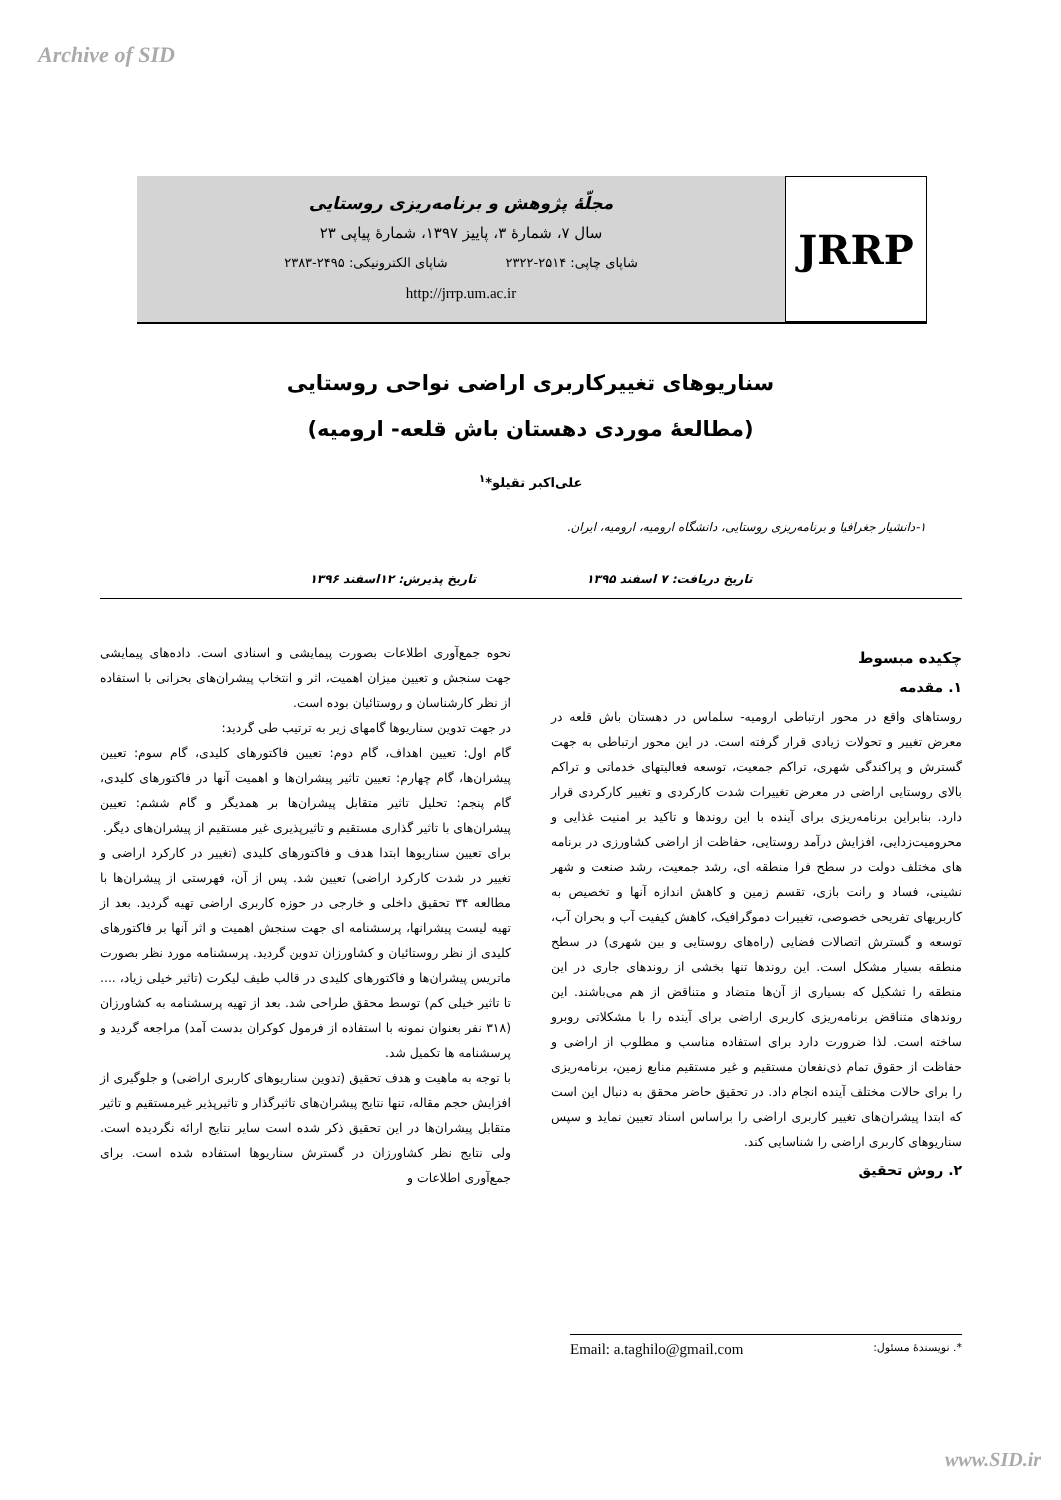Archive of SID
JRRP
مجلّهٔ پژوهش و برنامه‌ریزی روستایی
سال ۷، شمارهٔ ۳، پاییز ۱۳۹۷، شمارهٔ پیاپی ۲۳
شاپای چاپی: ۲۵۱۴-۲۳۲۲ شاپای الکترونیکی: ۲۴۹۵-۲۳۸۳
http://jrrp.um.ac.ir
سناریوهای تغییرکاربری اراضی نواحی روستایی
(مطالعهٔ موردی دهستان باش قلعه- ارومیه)
علی‌اکبر تقیلو*<sup>۱</sup>
۱-دانشیار جغرافیا و برنامه‌ریزی روستایی، دانشگاه ارومیه، ارومیه، ایران.
تاریخ دریافت: ۷ اسفند ۱۳۹۵ تاریخ پذیرش: ۱۲اسفند ۱۳۹۶
چکیده مبسوط
۱. مقدمه
روستاهای واقع در محور ارتباطی ارومیه- سلماس در دهستان باش قلعه در معرض تغییر و تحولات زیادی قرار گرفته است. در این محور ارتباطی به جهت گسترش و پراکندگی شهری، تراکم جمعیت، توسعه فعالیتهای خدماتی و تراکم بالای روستایی اراضی در معرض تغییرات شدت کارکردی و تغییر کارکردی قرار دارد. بنابراین برنامه‌ریزی برای آینده با این روندها و تاکید بر امنیت غذایی و محرومیت‌زدایی، افزایش درآمد روستایی، حفاظت از اراضی کشاورزی در برنامه های مختلف دولت در سطح فرا منطقه ای، رشد جمعیت، رشد صنعت و شهر نشینی، فساد و رانت بازی، تقسم زمین و کاهش اندازه آنها و تخصیص به کاربریهای تفریحی خصوصی، تغییرات دموگرافیک، کاهش کیفیت آب و بحران آب، توسعه و گسترش اتصالات فضایی (راه‌های روستایی و بین شهری) در سطح منطقه بسیار مشکل است. این روندها تنها بخشی از روندهای جاری در این منطقه را تشکیل که بسیاری از آن‌ها متضاد و متناقض از هم می‌باشند. این روندهای متناقض برنامه‌ریزی کاربری اراضی برای آینده را با مشکلاتی روبرو ساخته است. لذا ضرورت دارد برای استفاده مناسب و مطلوب از اراضی و حفاظت از حقوق تمام ذی‌نفعان مستقیم و غیر مستقیم منابع زمین، برنامه‌ریزی را برای حالات مختلف آینده انجام داد. در تحقیق حاضر محقق به دنبال این است که ابتدا پیشران‌های تغییر کاربری اراضی را براساس اسناد تعیین نماید و سپس سناریوهای کاربری اراضی را شناسایی کند.
۲. روش تحقیق
نحوه جمع‌آوری اطلاعات بصورت پیمایشی و اسنادی است. داده‌های پیمایشی جهت سنجش و تعیین میزان اهمیت، اثر و انتخاب پیشران‌های بحرانی با استفاده از نظر کارشناسان و روستائیان بوده است.
در جهت تدوین سناریوها گامهای زیر به ترتیب طی گردید:
گام اول: تعیین اهداف، گام دوم: تعیین فاکتورهای کلیدی، گام سوم: تعیین پیشران‌ها، گام چهارم: تعیین تاثیر پیشران‌ها و اهمیت آنها در فاکتورهای کلیدی، گام پنجم: تحلیل تاثیر متقابل پیشران‌ها بر همدیگر و گام ششم: تعیین پیشران‌های با تاثیر گذاری مستقیم و تاثیرپذیری غیر مستقیم از پیشران‌های دیگر.
برای تعیین سناریوها ابتدا هدف و فاکتورهای کلیدی (تغییر در کارکرد اراضی و تغییر در شدت کارکرد اراضی) تعیین شد. پس از آن، فهرستی از پیشران‌ها با مطالعه ۳۴ تحقیق داخلی و خارجی در حوزه کاربری اراضی تهیه گردید. بعد از تهیه لیست پیشرانها، پرسشنامه ای جهت سنجش اهمیت و اثر آنها بر فاکتورهای کلیدی از نظر روستائیان و کشاورزان تدوین گردید. پرسشنامه مورد نظر بصورت ماتریس پیشران‌ها و فاکتورهای کلیدی در قالب طیف لیکرت (تاثیر خیلی زیاد، .... تا تاثیر خیلی کم) توسط محقق طراحی شد. بعد از تهیه پرسشنامه به کشاورزان (۳۱۸ نفر بعنوان نمونه با استفاده از فرمول کوکران بدست آمد) مراجعه گردید و پرسشنامه ها تکمیل شد.
با توجه به ماهیت و هدف تحقیق (تدوین سناریوهای کاربری اراضی) و جلوگیری از افزایش حجم مقاله، تنها نتایج پیشران‌های تاثیرگذار و تاثیرپذیر غیرمستقیم و تاثیر متقابل پیشران‌ها در این تحقیق ذکر شده است سایر نتایج ارائه نگردیده است. ولی نتایج نظر کشاورزان در گسترش سناریوها استفاده شده است. برای جمع‌آوری اطلاعات و
*. نویسندهٔ مسئول: Email: a.taghilo@gmail.com
www.SID.ir